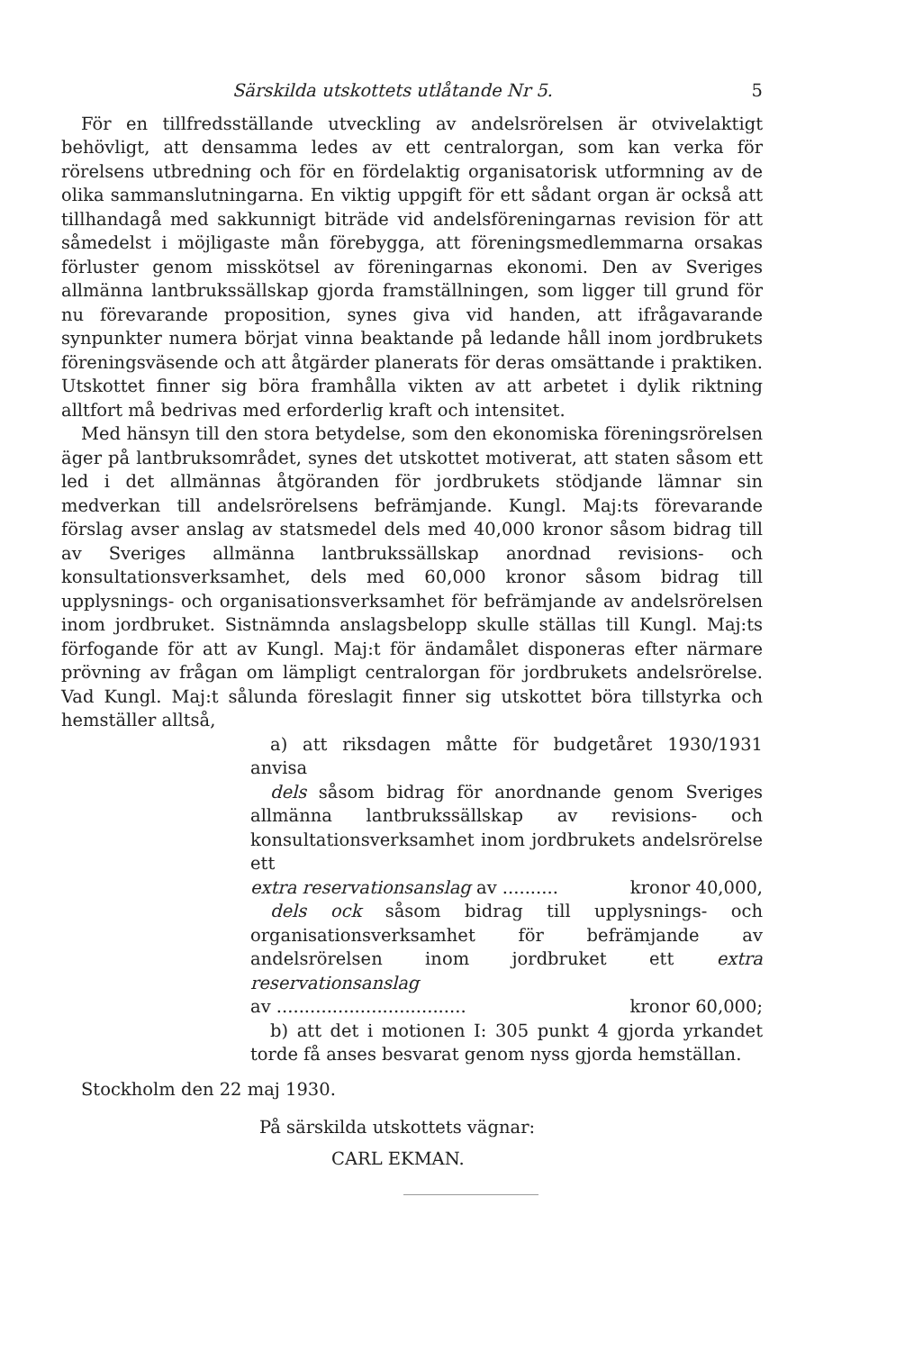Särskilda utskottets utlåtande Nr 5. 5
För en tillfredsställande utveckling av andelsrörelsen är otvivelaktigt behövligt, att densamma ledes av ett centralorgan, som kan verka för rörelsens utbredning och för en fördelaktig organisatorisk utformning av de olika sammanslutningarna. En viktig uppgift för ett sådant organ är också att tillhandagå med sakkunnigt biträde vid andelsföreningarnas revision för att såmedelst i möjligaste mån förebygga, att föreningsmedlemmarna orsakas förluster genom misskötsel av föreningarnas ekonomi. Den av Sveriges allmänna lantbrukssällskap gjorda framställningen, som ligger till grund för nu förevarande proposition, synes giva vid handen, att ifrågavarande synpunkter numera börjat vinna beaktande på ledande håll inom jordbrukets föreningsväsende och att åtgärder planerats för deras omsättande i praktiken. Utskottet finner sig böra framhålla vikten av att arbetet i dylik riktning alltfort må bedrivas med erforderlig kraft och intensitet.
Med hänsyn till den stora betydelse, som den ekonomiska föreningsrörelsen äger på lantbruksområdet, synes det utskottet motiverat, att staten såsom ett led i det allmännas åtgöranden för jordbrukets stödjande lämnar sin medverkan till andelsrörelsens befrämjande. Kungl. Maj:ts förevarande förslag avser anslag av statsmedel dels med 40,000 kronor såsom bidrag till av Sveriges allmänna lantbrukssällskap anordnad revisions- och konsultationsverksamhet, dels med 60,000 kronor såsom bidrag till upplysnings- och organisationsverksamhet för befrämjande av andelsrörelsen inom jordbruket. Sistnämnda anslagsbelopp skulle ställas till Kungl. Maj:ts förfogande för att av Kungl. Maj:t för ändamålet disponeras efter närmare prövning av frågan om lämpligt centralorgan för jordbrukets andelsrörelse. Vad Kungl. Maj:t sålunda föreslagit finner sig utskottet böra tillstyrka och hemställer alltså,
a) att riksdagen måtte för budgetåret 1930/1931 anvisa
dels såsom bidrag för anordnande genom Sveriges allmänna lantbrukssällskap av revisions- och konsultationsverksamhet inom jordbrukets andelsrörelse ett
extra reservationsanslag av .......... kronor 40,000,
dels ock såsom bidrag till upplysnings- och organisationsverksamhet för befrämjande av andelsrörelsen inom jordbruket ett extra reservationsanslag
av .................................. kronor 60,000;
b) att det i motionen I: 305 punkt 4 gjorda yrkandet torde få anses besvarat genom nyss gjorda hemställan.
Stockholm den 22 maj 1930.
På särskilda utskottets vägnar:
CARL EKMAN.